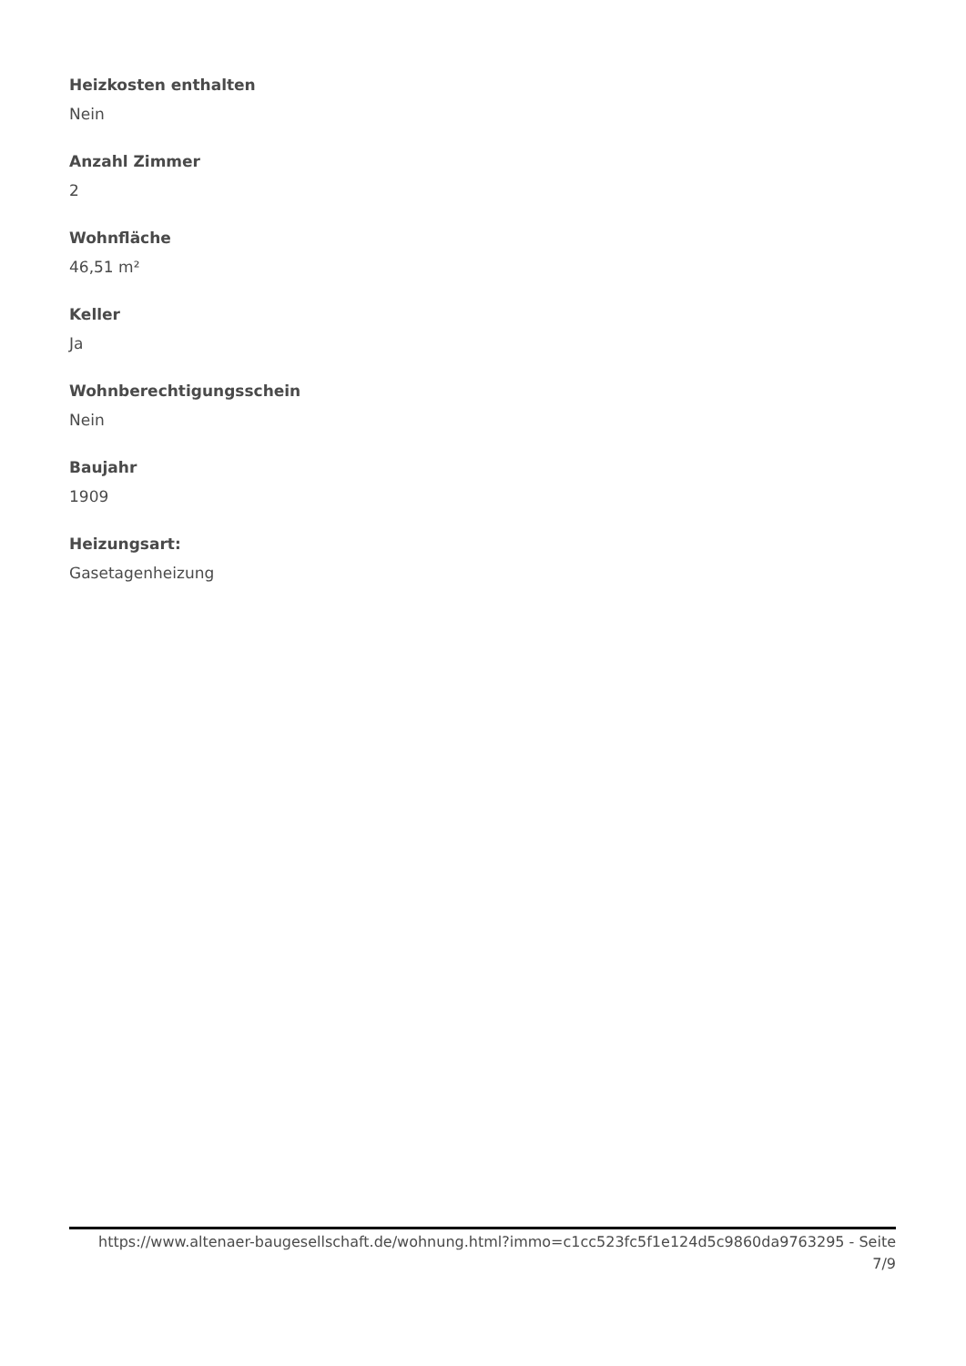Heizkosten enthalten
Nein
Anzahl Zimmer
2
Wohnfläche
46,51 m²
Keller
Ja
Wohnberechtigungsschein
Nein
Baujahr
1909
Heizungsart:
Gasetagenheizung
https://www.altenaer-baugesellschaft.de/wohnung.html?immo=c1cc523fc5f1e124d5c9860da9763295 - Seite
7/9